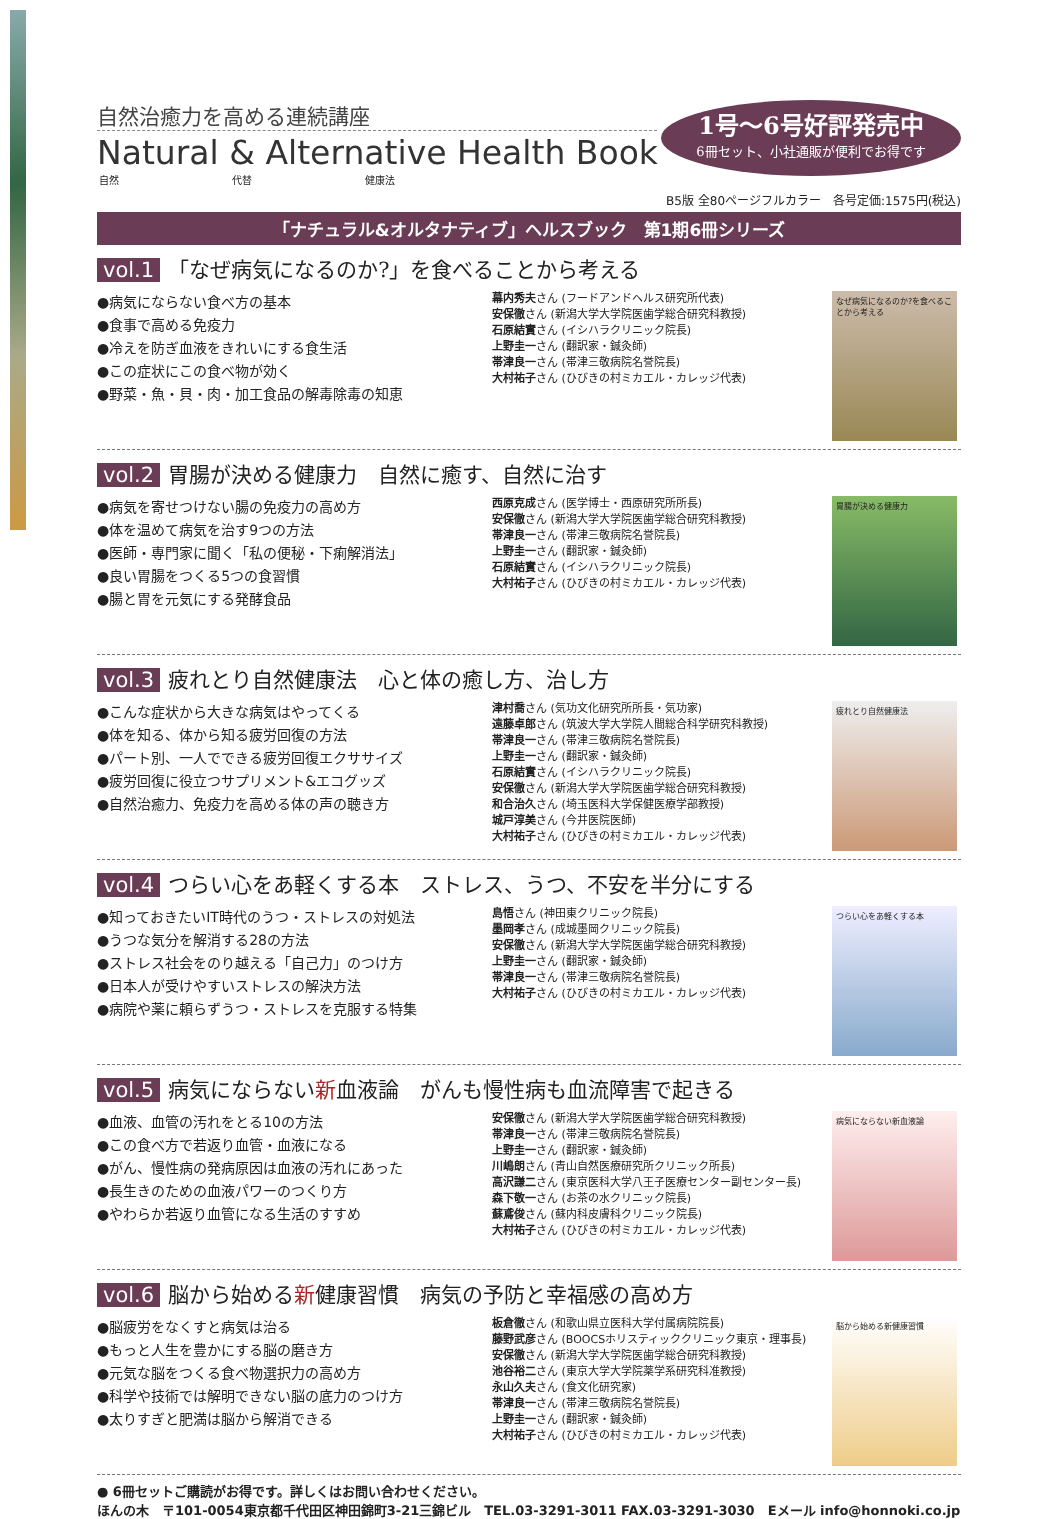自然治癒力を高める連続講座
Natural & Alternative Health Book
自然 代替 健康法
1号〜6号好評発売中
6冊セット、小社通販が便利でお得です
B5版 全80ページフルカラー　各号定価:1575円(税込)
「ナチュラル&オルタナティブ」ヘルスブック　第1期6冊シリーズ
vol.1 「なぜ病気になるのか?」を食べることから考える
●病気にならない食べ方の基本
●食事で高める免疫力
●冷えを防ぎ血液をきれいにする食生活
●この症状にこの食べ物が効く
●野菜・魚・貝・肉・加工食品の解毒除毒の知恵
幕内秀夫さん (フードアンドヘルス研究所代表)
安保徹さん (新潟大学大学院医歯学総合研究科教授)
石原結實さん (イシハラクリニック院長)
上野圭一さん (翻訳家・鍼灸師)
帯津良一さん (帯津三敬病院名誉院長)
大村祐子さん (ひびきの村ミカエル・カレッジ代表)
なぜ病気になるのか?を食べることから考える
vol.2 胃腸が決める健康力　自然に癒す、自然に治す
●病気を寄せつけない腸の免疫力の高め方
●体を温めて病気を治す9つの方法
●医師・専門家に聞く「私の便秘・下痢解消法」
●良い胃腸をつくる5つの食習慣
●腸と胃を元気にする発酵食品
西原克成さん (医学博士・西原研究所所長)
安保徹さん (新潟大学大学院医歯学総合研究科教授)
帯津良一さん (帯津三敬病院名誉院長)
上野圭一さん (翻訳家・鍼灸師)
石原結實さん (イシハラクリニック院長)
大村祐子さん (ひびきの村ミカエル・カレッジ代表)
胃腸が決める健康力
vol.3 疲れとり自然健康法　心と体の癒し方、治し方
●こんな症状から大きな病気はやってくる
●体を知る、体から知る疲労回復の方法
●パート別、一人でできる疲労回復エクササイズ
●疲労回復に役立つサプリメント&エコグッズ
●自然治癒力、免疫力を高める体の声の聴き方
津村喬さん (気功文化研究所所長・気功家)
遠藤卓郎さん (筑波大学大学院人間総合科学研究科教授)
帯津良一さん (帯津三敬病院名誉院長)
上野圭一さん (翻訳家・鍼灸師)
石原結實さん (イシハラクリニック院長)
安保徹さん (新潟大学大学院医歯学総合研究科教授)
和合治久さん (埼玉医科大学保健医療学部教授)
城戸淳美さん (今井医院医師)
大村祐子さん (ひびきの村ミカエル・カレッジ代表)
疲れとり自然健康法
vol.4 つらい心をあ軽くする本　ストレス、うつ、不安を半分にする
●知っておきたいIT時代のうつ・ストレスの対処法
●うつな気分を解消する28の方法
●ストレス社会をのり越える「自己力」のつけ方
●日本人が受けやすいストレスの解決方法
●病院や薬に頼らずうつ・ストレスを克服する特集
島悟さん (神田東クリニック院長)
墨岡孝さん (成城墨岡クリニック院長)
安保徹さん (新潟大学大学院医歯学総合研究科教授)
上野圭一さん (翻訳家・鍼灸師)
帯津良一さん (帯津三敬病院名誉院長)
大村祐子さん (ひびきの村ミカエル・カレッジ代表)
つらい心をあ軽くする本
vol.5 病気にならない新血液論　がんも慢性病も血流障害で起きる
●血液、血管の汚れをとる10の方法
●この食べ方で若返り血管・血液になる
●がん、慢性病の発病原因は血液の汚れにあった
●長生きのための血液パワーのつくり方
●やわらか若返り血管になる生活のすすめ
安保徹さん (新潟大学大学院医歯学総合研究科教授)
帯津良一さん (帯津三敬病院名誉院長)
上野圭一さん (翻訳家・鍼灸師)
川嶋朗さん (青山自然医療研究所クリニック所長)
高沢謙二さん (東京医科大学八王子医療センター副センター長)
森下敬一さん (お茶の水クリニック院長)
蘇鳶俊さん (蘇内科皮膚科クリニック院長)
大村祐子さん (ひびきの村ミカエル・カレッジ代表)
病気にならない新血液論
vol.6 脳から始める新健康習慣　病気の予防と幸福感の高め方
●脳疲労をなくすと病気は治る
●もっと人生を豊かにする脳の磨き方
●元気な脳をつくる食べ物選択力の高め方
●科学や技術では解明できない脳の底力のつけ方
●太りすぎと肥満は脳から解消できる
板倉徹さん (和歌山県立医科大学付属病院院長)
藤野武彦さん (BOOCSホリスティッククリニック東京・理事長)
安保徹さん (新潟大学大学院医歯学総合研究科教授)
池谷裕二さん (東京大学大学院薬学系研究科准教授)
永山久夫さん (食文化研究家)
帯津良一さん (帯津三敬病院名誉院長)
上野圭一さん (翻訳家・鍼灸師)
大村祐子さん (ひびきの村ミカエル・カレッジ代表)
脳から始める新健康習慣
● 6冊セットご購読がお得です。詳しくはお問い合わせください。
ほんの木　〒101-0054東京都千代田区神田錦町3-21三錦ビル　TEL.03-3291-3011 FAX.03-3291-3030　Eメール info@honnoki.co.jp